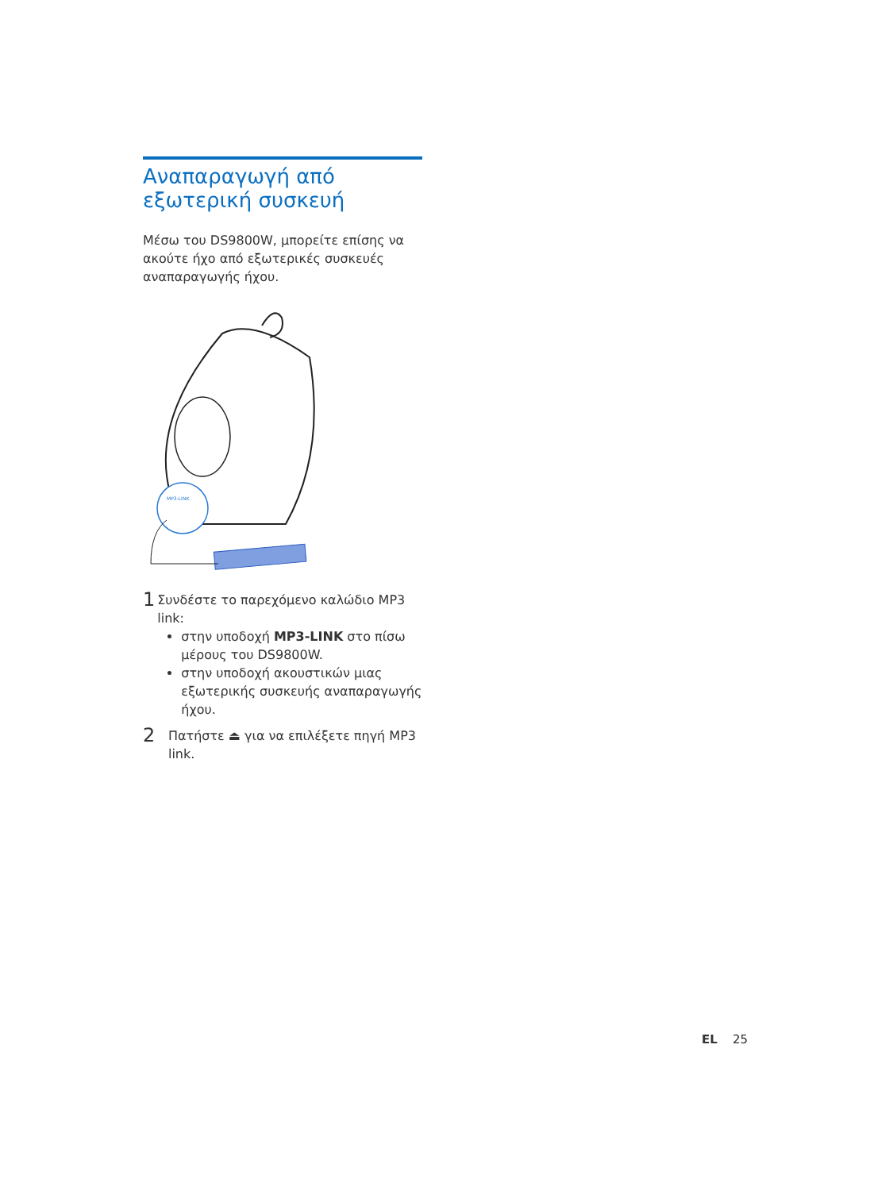Αναπαραγωγή από εξωτερική συσκευή
Μέσω του DS9800W, μπορείτε επίσης να ακούτε ήχο από εξωτερικές συσκευές αναπαραγωγής ήχου.
MP3-LINK
1
Συνδέστε το παρεχόμενο καλώδιο MP3 link:
στην υποδοχή MP3-LINK στο πίσω μέρους του DS9800W.
στην υποδοχή ακουστικών μιας εξωτερικής συσκευής αναπαραγωγής ήχου.
2
Πατήστε ⏏ για να επιλέξετε πηγή MP3 link.
EL 25